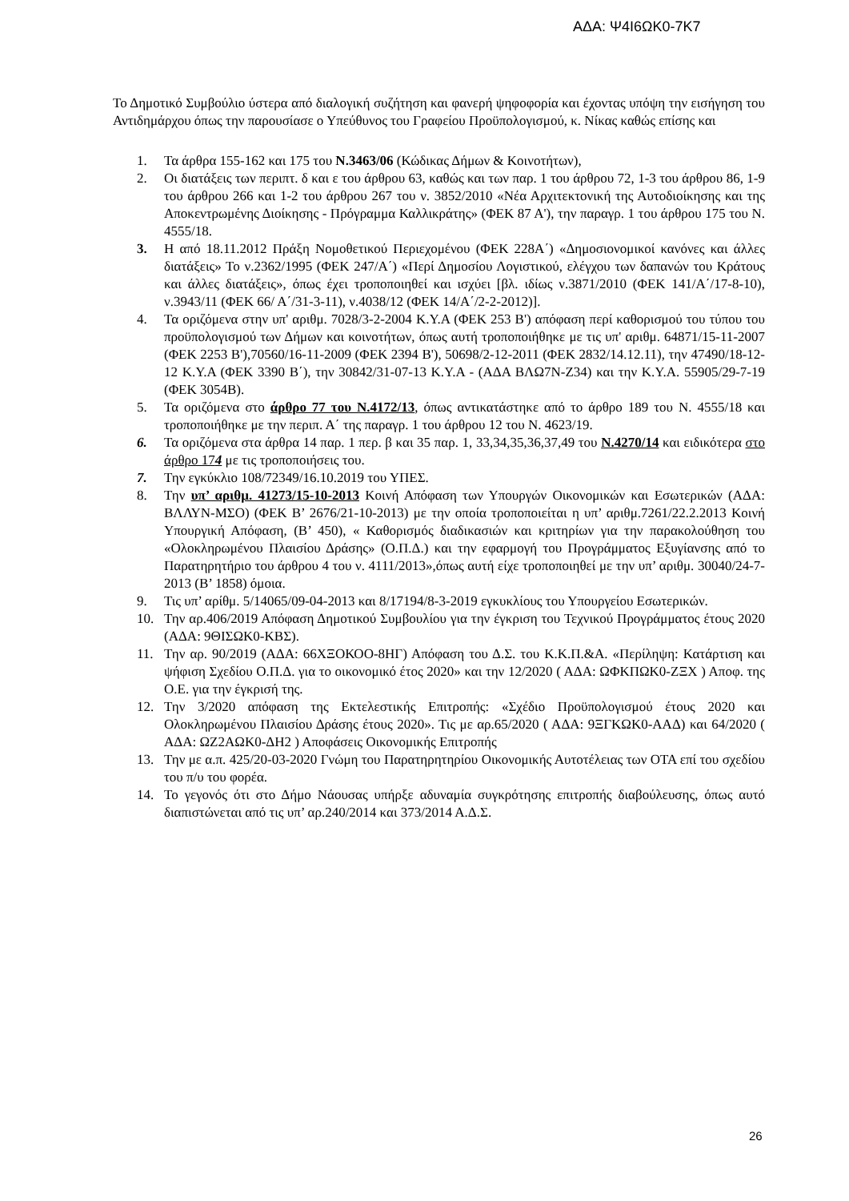ΑΔΑ: Ψ4Ι6ΩΚ0-7Κ7
Το Δημοτικό Συμβούλιο ύστερα από διαλογική συζήτηση και φανερή ψηφοφορία και έχοντας υπόψη την εισήγηση του Αντιδημάρχου όπως την παρουσίασε ο Υπεύθυνος του Γραφείου Προϋπολογισμού, κ. Νίκας καθώς επίσης και
1. Τα άρθρα 155-162 και 175 του Ν.3463/06 (Κώδικας Δήμων & Κοινοτήτων),
2. Οι διατάξεις των περιπτ. δ και ε του άρθρου 63, καθώς και των παρ. 1 του άρθρου 72, 1-3 του άρθρου 86, 1-9 του άρθρου 266 και 1-2 του άρθρου 267 του ν. 3852/2010 «Νέα Αρχιτεκτονική της Αυτοδιοίκησης και της Αποκεντρωμένης Διοίκησης - Πρόγραμμα Καλλικράτης» (ΦΕΚ 87 Α'), την παραγρ. 1 του άρθρου 175 του Ν. 4555/18.
3. Η από 18.11.2012 Πράξη Νομοθετικού Περιεχομένου (ΦΕΚ 228Α΄) «Δημοσιονομικοί κανόνες και άλλες διατάξεις» Το ν.2362/1995 (ΦΕΚ 247/Α΄) «Περί Δημοσίου Λογιστικού, ελέγχου των δαπανών του Κράτους και άλλες διατάξεις», όπως έχει τροποποιηθεί και ισχύει [βλ. ιδίως ν.3871/2010 (ΦΕΚ 141/Α΄/17-8-10), ν.3943/11 (ΦΕΚ 66/ Α΄/31-3-11), ν.4038/12 (ΦΕΚ 14/Α΄/2-2-2012)].
4. Τα οριζόμενα στην υπ' αριθμ. 7028/3-2-2004 Κ.Υ.Α (ΦΕΚ 253 Β') απόφαση περί καθορισμού του τύπου του προϋπολογισμού των Δήμων και κοινοτήτων, όπως αυτή τροποποιήθηκε με τις υπ' αριθμ. 64871/15-11-2007 (ΦΕΚ 2253 Β'),70560/16-11-2009 (ΦΕΚ 2394 Β'), 50698/2-12-2011 (ΦΕΚ 2832/14.12.11), την 47490/18-12-12 Κ.Υ.Α (ΦΕΚ 3390 Β΄), την 30842/31-07-13 Κ.Υ.Α - (ΑΔΑ ΒΛΩ7Ν-Ζ34) και την Κ.Υ.Α. 55905/29-7-19 (ΦΕΚ 3054Β).
5. Τα οριζόμενα στο άρθρο 77 του Ν.4172/13, όπως αντικατάστηκε από το άρθρο 189 του Ν. 4555/18 και τροποποιήθηκε με την περιπ. Α΄ της παραγρ. 1 του άρθρου 12 του Ν. 4623/19.
6. Τα οριζόμενα στα άρθρα 14 παρ. 1 περ. β και 35 παρ. 1, 33,34,35,36,37,49 του Ν.4270/14 και ειδικότερα στο άρθρο 174 με τις τροποποιήσεις του.
7. Την εγκύκλιο 108/72349/16.10.2019 του ΥΠΕΣ.
8. Την υπ’ αριθμ. 41273/15-10-2013 Κοινή Απόφαση των Υπουργών Οικονομικών και Εσωτερικών (ΑΔΑ: ΒΛΛΥΝ-ΜΣΟ) (ΦΕΚ Β’ 2676/21-10-2013) με την οποία τροποποιείται η υπ’ αριθμ.7261/22.2.2013 Κοινή Υπουργική Απόφαση, (Β’ 450), « Καθορισμός διαδικασιών και κριτηρίων για την παρακολούθηση του «Ολοκληρωμένου Πλαισίου Δράσης» (Ο.Π.Δ.) και την εφαρμογή του Προγράμματος Εξυγίανσης από το Παρατηρητήριο του άρθρου 4 του ν. 4111/2013»,όπως αυτή είχε τροποποιηθεί με την υπ’ αριθμ. 30040/24-7-2013 (Β’ 1858) όμοια.
9. Τις υπ’ αρίθμ. 5/14065/09-04-2013 και 8/17194/8-3-2019 εγκυκλίους του Υπουργείου Εσωτερικών.
10. Την αρ.406/2019 Απόφαση Δημοτικού Συμβουλίου για την έγκριση του Τεχνικού Προγράμματος έτους 2020 (ΑΔΑ: 9ΘΙΣΩΚ0-ΚΒΣ).
11. Την αρ. 90/2019 (ΑΔΑ: 66ΧΞΟΚΟΟ-8ΗΓ) Απόφαση του Δ.Σ. του Κ.Κ.Π.&Α. «Περίληψη: Κατάρτιση και ψήφιση Σχεδίου Ο.Π.Δ. για το οικονομικό έτος 2020» και την 12/2020 ( ΑΔΑ: ΩΦΚΠΩΚ0-ΖΞΧ ) Αποφ. της Ο.Ε. για την έγκρισή της.
12. Την 3/2020 απόφαση της Εκτελεστικής Επιτροπής: «Σχέδιο Προϋπολογισμού έτους 2020 και Ολοκληρωμένου Πλαισίου Δράσης έτους 2020». Τις με αρ.65/2020 ( ΑΔΑ: 9ΞΓΚΩΚ0-ΑΑΔ) και 64/2020 ( ΑΔΑ: ΩΖ2ΑΩΚ0-ΔΗ2 ) Αποφάσεις Οικονομικής Επιτροπής
13. Την με α.π. 425/20-03-2020 Γνώμη του Παρατηρητηρίου Οικονομικής Αυτοτέλειας των ΟΤΑ επί του σχεδίου του π/υ του φορέα.
14. Το γεγονός ότι στο Δήμο Νάουσας υπήρξε αδυναμία συγκρότησης επιτροπής διαβούλευσης, όπως αυτό διαπιστώνεται από τις υπ’ αρ.240/2014 και 373/2014 Α.Δ.Σ.
26